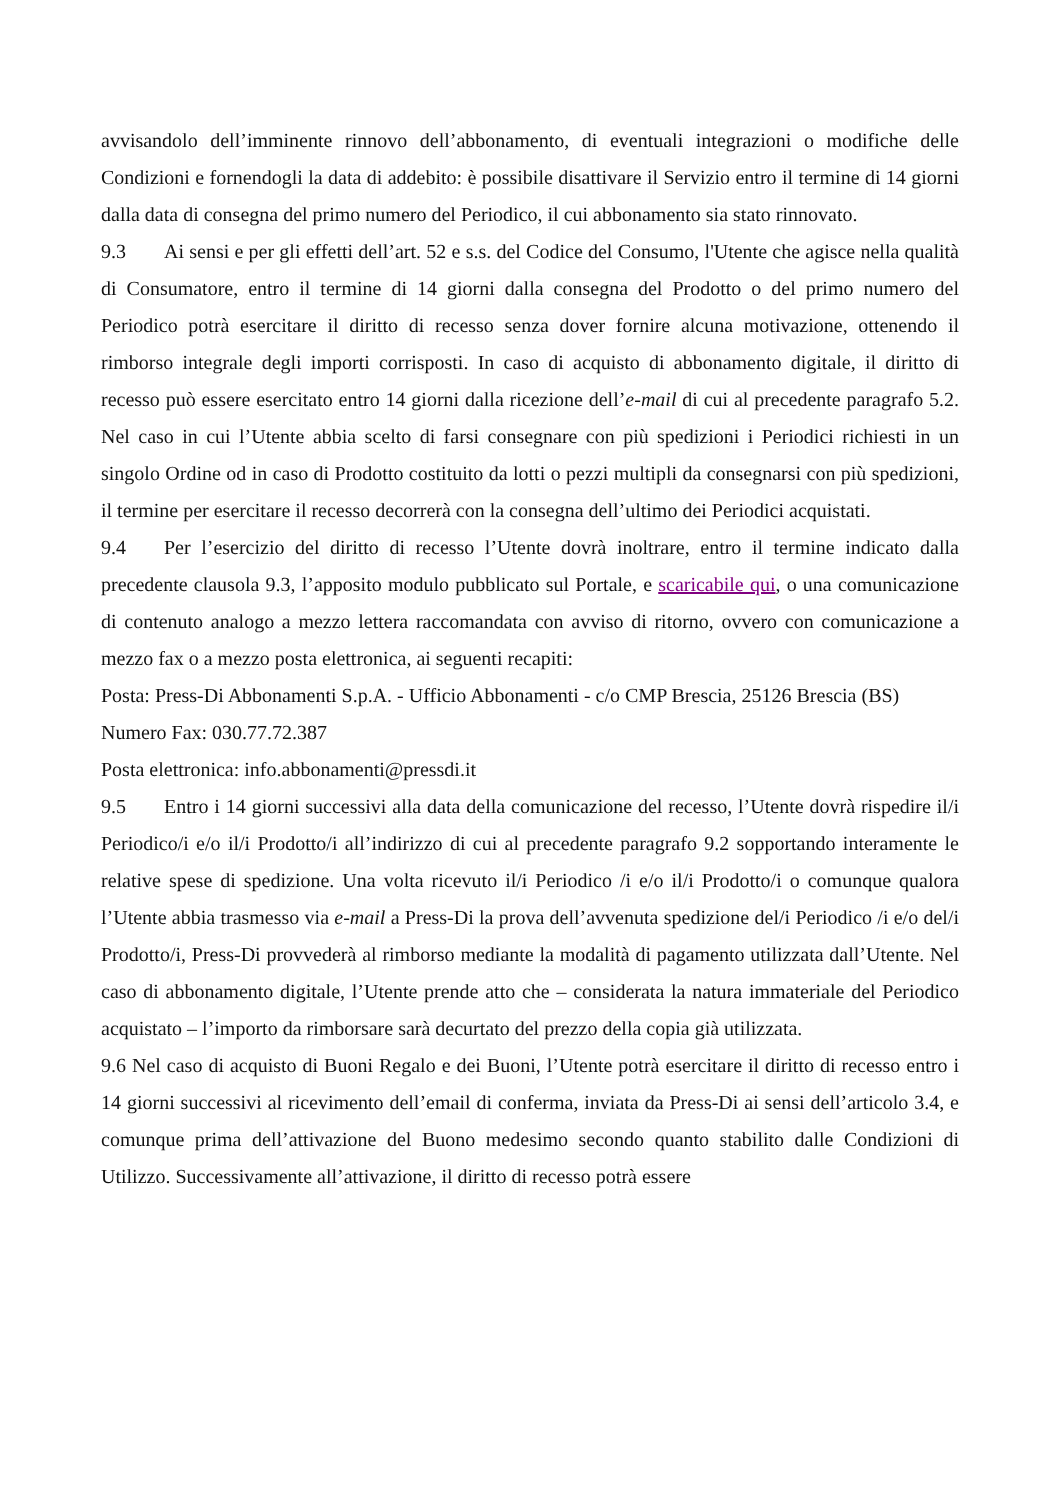avvisandolo dell’imminente rinnovo dell’abbonamento, di eventuali integrazioni o modifiche delle Condizioni e fornendogli la data di addebito: è possibile disattivare il Servizio entro il termine di 14 giorni dalla data di consegna del primo numero del Periodico, il cui abbonamento sia stato rinnovato.
9.3 Ai sensi e per gli effetti dell’art. 52 e s.s. del Codice del Consumo, l'Utente che agisce nella qualità di Consumatore, entro il termine di 14 giorni dalla consegna del Prodotto o del primo numero del Periodico potrà esercitare il diritto di recesso senza dover fornire alcuna motivazione, ottenendo il rimborso integrale degli importi corrisposti. In caso di acquisto di abbonamento digitale, il diritto di recesso può essere esercitato entro 14 giorni dalla ricezione dell’e-mail di cui al precedente paragrafo 5.2. Nel caso in cui l’Utente abbia scelto di farsi consegnare con più spedizioni i Periodici richiesti in un singolo Ordine od in caso di Prodotto costituito da lotti o pezzi multipli da consegnarsi con più spedizioni, il termine per esercitare il recesso decorrerà con la consegna dell’ultimo dei Periodici acquistati.
9.4 Per l’esercizio del diritto di recesso l’Utente dovrà inoltrare, entro il termine indicato dalla precedente clausola 9.3, l’apposito modulo pubblicato sul Portale, e scaricabile qui, o una comunicazione di contenuto analogo a mezzo lettera raccomandata con avviso di ritorno, ovvero con comunicazione a mezzo fax o a mezzo posta elettronica, ai seguenti recapiti:
Posta: Press-Di Abbonamenti S.p.A. - Ufficio Abbonamenti - c/o CMP Brescia, 25126 Brescia (BS)
Numero Fax: 030.77.72.387
Posta elettronica: info.abbonamenti@pressdi.it
9.5 Entro i 14 giorni successivi alla data della comunicazione del recesso, l’Utente dovrà rispedire il/i Periodico/i e/o il/i Prodotto/i all’indirizzo di cui al precedente paragrafo 9.2 sopportando interamente le relative spese di spedizione. Una volta ricevuto il/i Periodico /i e/o il/i Prodotto/i o comunque qualora l’Utente abbia trasmesso via e-mail a Press-Di la prova dell’avvenuta spedizione del/i Periodico /i e/o del/i Prodotto/i, Press-Di provvederà al rimborso mediante la modalità di pagamento utilizzata dall’Utente. Nel caso di abbonamento digitale, l’Utente prende atto che – considerata la natura immateriale del Periodico acquistato – l’importo da rimborsare sarà decurtato del prezzo della copia già utilizzata.
9.6 Nel caso di acquisto di Buoni Regalo e dei Buoni, l’Utente potrà esercitare il diritto di recesso entro i 14 giorni successivi al ricevimento dell’email di conferma, inviata da Press-Di ai sensi dell’articolo 3.4, e comunque prima dell’attivazione del Buono medesimo secondo quanto stabilito dalle Condizioni di Utilizzo. Successivamente all’attivazione, il diritto di recesso potrà essere